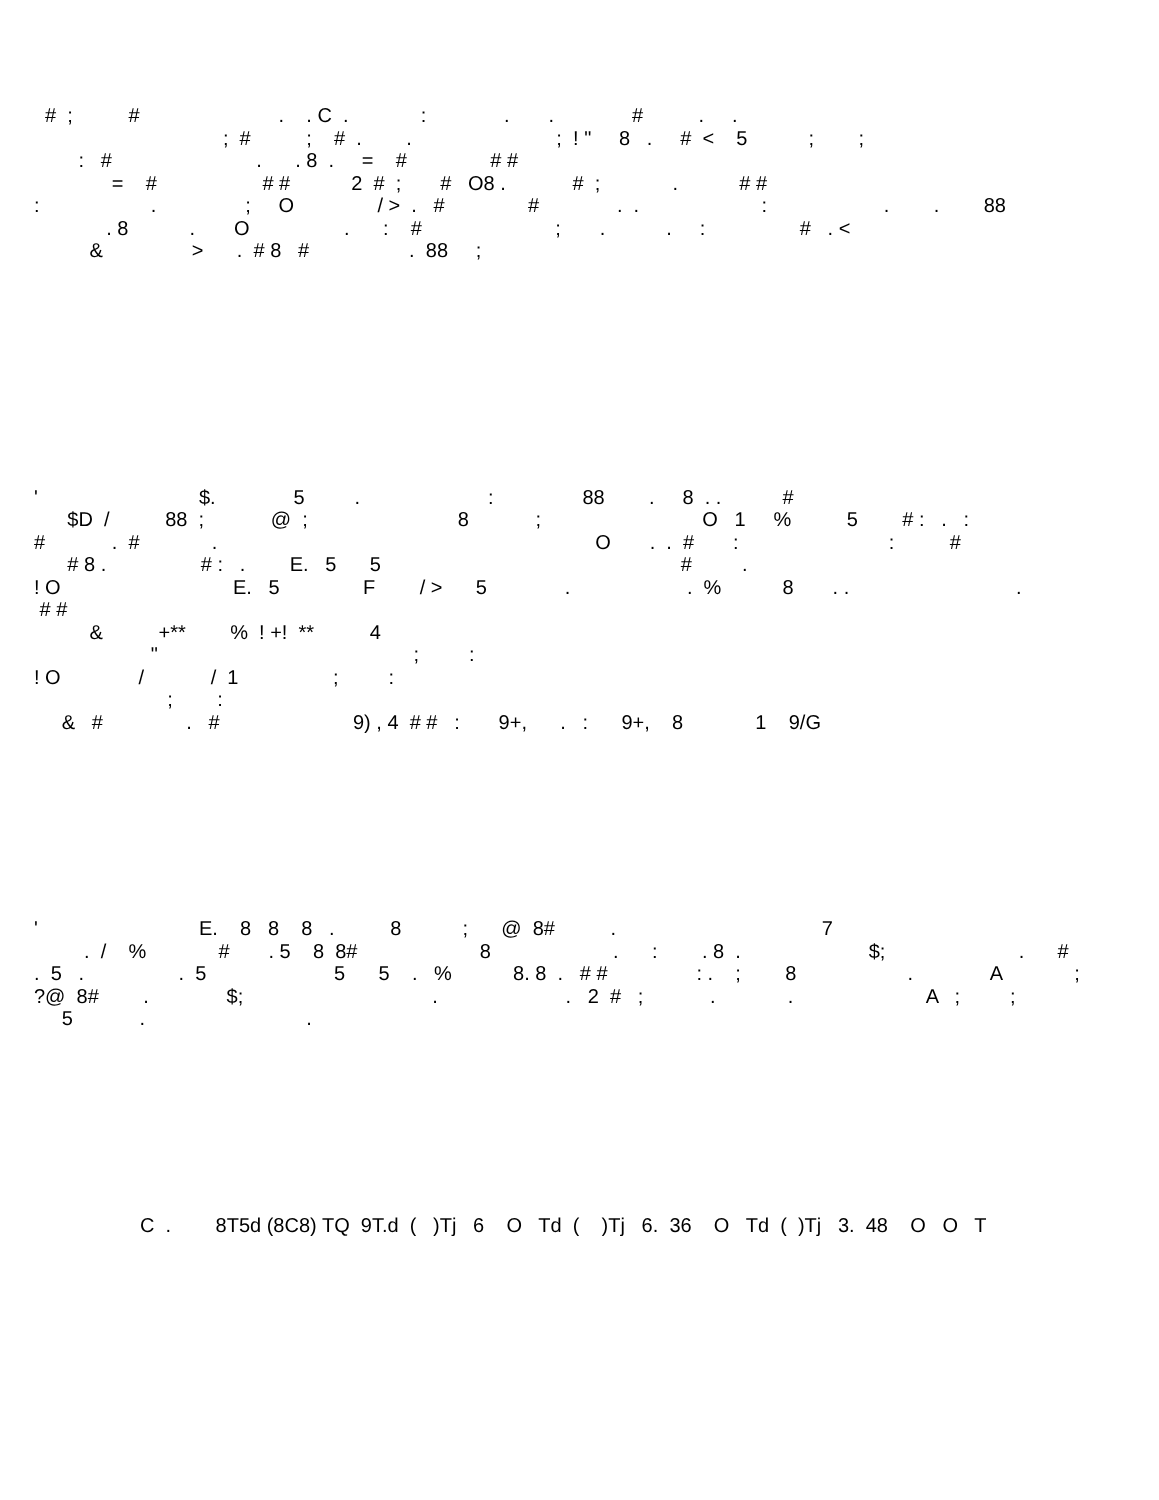# ; # . . C . : . . # . .
; # ; # . . ; ! " 8 . # < 5 ; ;
: # . . 8 . = # # #
= # # # 2 # ; # O8 . # ; . # #
: . ; O / > . # # . . : . . 88
. 8 . O . : # ; . . : # . <
& > . # 8 # . 88 ;
' $. 5 . : 88 . 8 . . #
$D / 88 ; @ ; 8 ; O 1 % 5 # : . :
# . # . O . . # : : #
# 8 . # : . E. 5 5 # .
! O E. 5 F / > 5 . . % 8 . . .
# #
& +** % ! +! ** 4
" ; :
! O / / 1 ; :
; :
& # . # 9) , 4 # # : 9+, . : 9+, 8 1 9/G
' E. 8 8 8 . 8 ; @ 8# . 7
. / % # . 5 8 8# 8 . : . 8 . $; . #
. 5 . . 5 5 5 . % 8. 8 . # # : . ; 8 . A ;
?@ 8# . $; . . 2 # ; . . A ; ;
5 . .
C . 8T5d (8C8) TQ 9T.d ( )Tj 6 O Td ( )Tj 6. 36 O Td ( )Tj 3. 48 O O T